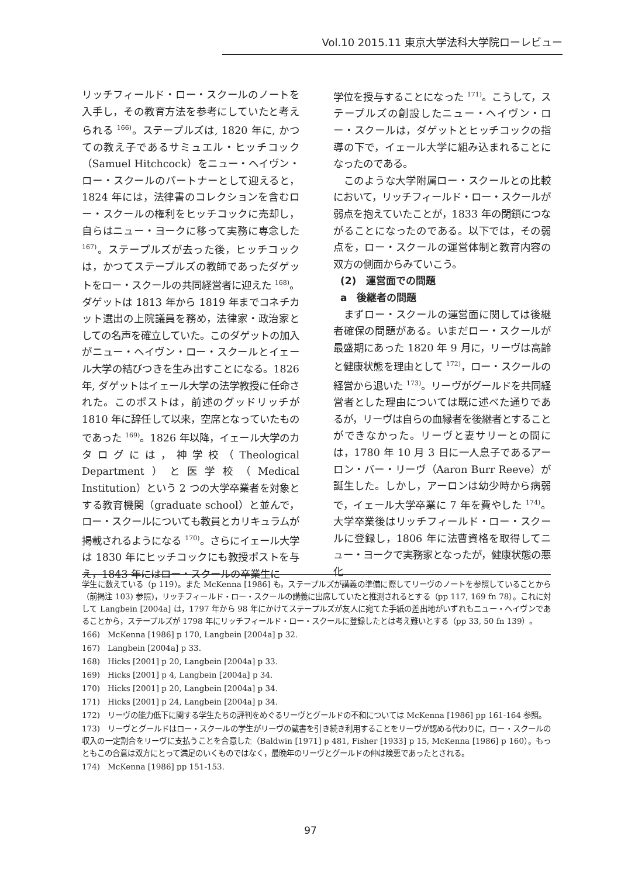Vol.10 2015.11 東京大学法科大学院ローレビュー
リッチフィールド・ロー・スクールのノートを入手し，その教育方法を参考にしていたと考えられる <sup>166)</sup>。ステープルズは, 1820 年に, かつての教え子であるサミュエル・ヒッチコック（Samuel Hitchcock）をニュー・ヘイヴン・ロー・スクールのパートナーとして迎えると，1824 年には，法律書のコレクションを含むロー・スクールの権利をヒッチコックに売却し，自らはニュー・ヨークに移って実務に専念した <sup>167)</sup>。ステープルズが去った後，ヒッチコックは，かつてステープルズの教師であったダゲットをロー・スクールの共同経営者に迎えた <sup>168)</sup>。ダゲットは 1813 年から 1819 年までコネチカット選出の上院議員を務め，法律家・政治家としての名声を確立していた。このダゲットの加入がニュー・ヘイヴン・ロー・スクールとイェール大学の結びつきを生み出すことになる。1826 年, ダゲットはイェール大学の法学教授に任命された。このポストは，前述のグッドリッチが 1810 年に辞任して以来，空席となっていたものであった <sup>169)</sup>。1826 年以降，イェール大学のカタログには，神学校（Theological Department）と医学校（Medical Institution）という 2 つの大学卒業者を対象とする教育機関（graduate school）と並んで，ロー・スクールについても教員とカリキュラムが掲載されるようになる <sup>170)</sup>。さらにイェール大学は 1830 年にヒッチコックにも教授ポストを与え，1843 年にはロー・スクールの卒業生に
学位を授与することになった <sup>171)</sup>。こうして，ステープルズの創設したニュー・ヘイヴン・ロー・スクールは，ダゲットとヒッチコックの指導の下で，イェール大学に組み込まれることになったのである。
このような大学附属ロー・スクールとの比較において，リッチフィールド・ロー・スクールが弱点を抱えていたことが，1833 年の閉鎖につながることになったのである。以下では，その弱点を，ロー・スクールの運営体制と教育内容の双方の側面からみていこう。
(2)　運営面での問題
a　後継者の問題
まずロー・スクールの運営面に関しては後継者確保の問題がある。いまだロー・スクールが最盛期にあった 1820 年 9 月に，リーヴは高齢と健康状態を理由として <sup>172)</sup>，ロー・スクールの経営から退いた <sup>173)</sup>。リーヴがグールドを共同経営者とした理由については既に述べた通りであるが，リーヴは自らの血縁者を後継者とすることができなかった。リーヴと妻サリーとの間には，1780 年 10 月 3 日に一人息子であるアーロン・バー・リーヴ（Aaron Burr Reeve）が誕生した。しかし，アーロンは幼少時から病弱で，イェール大学卒業に 7 年を費やした <sup>174)</sup>。大学卒業後はリッチフィールド・ロー・スクールに登録し，1806 年に法曹資格を取得してニュー・ヨークで実務家となったが，健康状態の悪化
学生に数えている（p 119）。また McKenna [1986] も，ステープルズが講義の準備に際してリーヴのノートを参照していることから（前掲注 103) 参照)，リッチフィールド・ロー・スクールの講義に出席していたと推測されるとする（pp 117, 169 fn 78）。これに対して Langbein [2004a] は，1797 年から 98 年にかけてステープルズが友人に宛てた手紙の差出地がいずれもニュー・ヘイヴンであることから，ステープルズが 1798 年にリッチフィールド・ロー・スクールに登録したとは考え難いとする（pp 33, 50 fn 139）。
166)　McKenna [1986] p 170, Langbein [2004a] p 32.
167)　Langbein [2004a] p 33.
168)　Hicks [2001] p 20, Langbein [2004a] p 33.
169)　Hicks [2001] p 4, Langbein [2004a] p 34.
170)　Hicks [2001] p 20, Langbein [2004a] p 34.
171)　Hicks [2001] p 24, Langbein [2004a] p 34.
172)　リーヴの能力低下に関する学生たちの評判をめぐるリーヴとグールドの不和については McKenna [1986] pp 161-164 参照。
173)　リーヴとグールドはロー・スクールの学生がリーヴの蔵書を引き続き利用することをリーヴが認める代わりに，ロー・スクールの収入の一定割合をリーヴに支払うことを合意した（Baldwin [1971] p 481, Fisher [1933] p 15, McKenna [1986] p 160）。もっともこの合意は双方にとって満足のいくものではなく，最晩年のリーヴとグールドの仲は険悪であったとされる。
174)　McKenna [1986] pp 151-153.
97